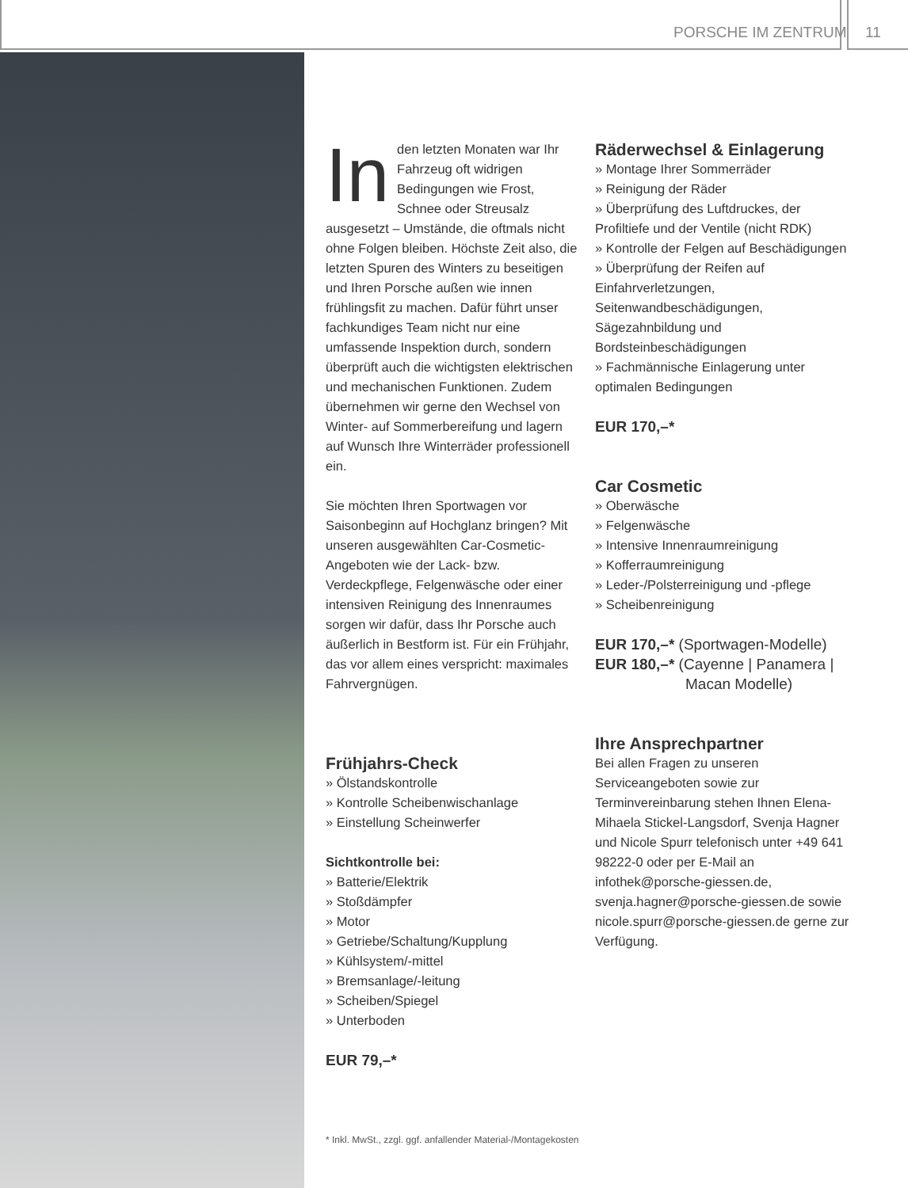PORSCHE IM ZENTRUM 11
In den letzten Monaten war Ihr Fahrzeug oft widrigen Bedingungen wie Frost, Schnee oder Streusalz ausgesetzt – Umstände, die oftmals nicht ohne Folgen bleiben. Höchste Zeit also, die letzten Spuren des Winters zu beseitigen und Ihren Porsche außen wie innen frühlingsfit zu machen. Dafür führt unser fachkundiges Team nicht nur eine umfassende Inspektion durch, sondern überprüft auch die wichtigsten elektrischen und mechanischen Funktionen. Zudem übernehmen wir gerne den Wechsel von Winter- auf Sommerbereifung und lagern auf Wunsch Ihre Winterräder professionell ein.
Sie möchten Ihren Sportwagen vor Saisonbeginn auf Hochglanz bringen? Mit unseren ausgewählten Car-Cosmetic-Angeboten wie der Lack- bzw. Verdeckpflege, Felgenwäsche oder einer intensiven Reinigung des Innenraumes sorgen wir dafür, dass Ihr Porsche auch äußerlich in Bestform ist. Für ein Frühjahr, das vor allem eines verspricht: maximales Fahrvergnügen.
Frühjahrs-Check
» Ölstandskontrolle
» Kontrolle Scheibenwischanlage
» Einstellung Scheinwerfer
Sichtkontrolle bei:
» Batterie/Elektrik
» Stoßdämpfer
» Motor
» Getriebe/Schaltung/Kupplung
» Kühlsystem/-mittel
» Bremsanlage/-leitung
» Scheiben/Spiegel
» Unterboden
EUR 79,–*
Räderwechsel & Einlagerung
» Montage Ihrer Sommerräder
» Reinigung der Räder
» Überprüfung des Luftdruckes, der Profiltiefe und der Ventile (nicht RDK)
» Kontrolle der Felgen auf Beschädigungen
» Überprüfung der Reifen auf Einfahrverletzungen, Seitenwandbeschädigungen, Sägezahnbildung und Bordsteinbeschädigungen
» Fachmännische Einlagerung unter optimalen Bedingungen
EUR 170,–*
Car Cosmetic
» Oberwäsche
» Felgenwäsche
» Intensive Innenraumreinigung
» Kofferraumreinigung
» Leder-/Polsterreinigung und -pflege
» Scheibenreinigung
EUR 170,–* (Sportwagen-Modelle)
EUR 180,–* (Cayenne | Panamera |
Macan Modelle)
Ihre Ansprechpartner
Bei allen Fragen zu unseren Serviceangeboten sowie zur Terminvereinbarung stehen Ihnen Elena-Mihaela Stickel-Langsdorf, Svenja Hagner und Nicole Spurr telefonisch unter +49 641 98222-0 oder per E-Mail an infothek@porsche-giessen.de, svenja.hagner@porsche-giessen.de sowie nicole.spurr@porsche-giessen.de gerne zur Verfügung.
* Inkl. MwSt., zzgl. ggf. anfallender Material-/Montagekosten